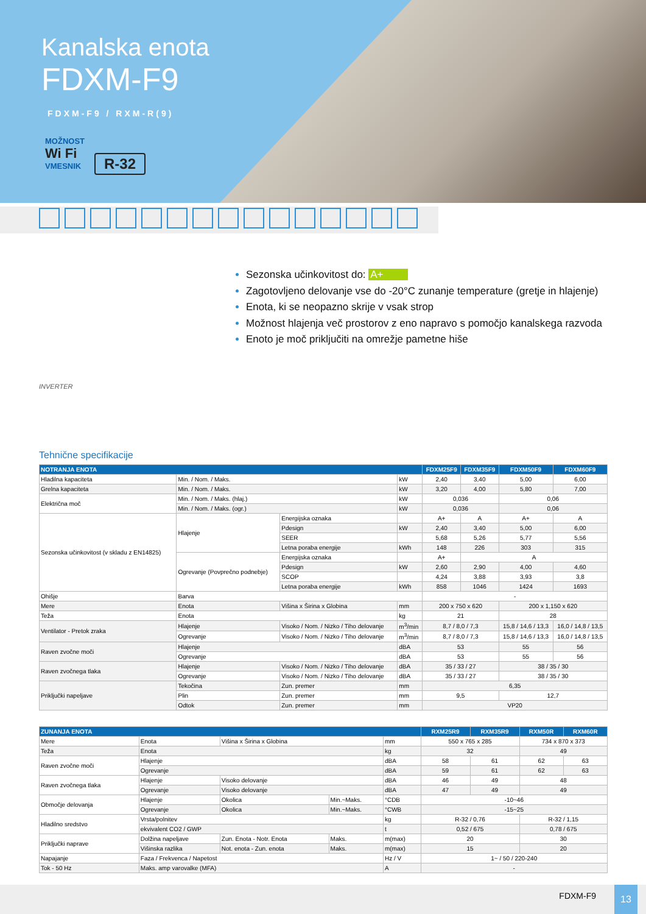Kanalska enota
FDXM-F9
FDXM-F9 / RXM-R(9)
MOŽNOST
Wi Fi
VMESNIK
R-32
INVERTER
Sezonska učinkovitost do: A+
Zagotovljeno delovanje vse do -20°C zunanje temperature (gretje in hlajenje)
Enota, ki se neopazno skrije v vsak strop
Možnost hlajenja več prostorov z eno napravo s pomočjo kanalskega razvoda
Enoto je moč priključiti na omrežje pametne hiše
Tehnične specifikacije
| NOTRANJA ENOTA | | | | FDXM25F9 | FDXM35F9 | FDXM50F9 | FDXM60F9 |
| --- | --- | --- | --- | --- | --- | --- | --- |
| Hladilna kapaciteta | Min. / Nom. / Maks. | | kW | 2,40 | 3,40 | 5,00 | 6,00 |
| Grelna kapaciteta | Min. / Nom. / Maks. | | kW | 3,20 | 4,00 | 5,80 | 7,00 |
| Električna moč | Min. / Nom. / Maks. (hlaj.) | | kW | 0,036 | | 0,06 | |
| | Min. / Nom. / Maks. (ogr.) | | kW | 0,036 | | 0,06 | |
| Sezonska učinkovitost (v skladu z EN14825) | Hlajenje | Energijska oznaka | | A+ | A | A+ | A |
| | | Pdesign | kW | 2,40 | 3,40 | 5,00 | 6,00 |
| | | SEER | | 5,68 | 5,26 | 5,77 | 5,56 |
| | | Letna poraba energije | kWh | 148 | 226 | 303 | 315 |
| | Ogrevanje (Povprečno podnebje) | Energijska oznaka | | A+ | A | | |
| | | Pdesign | kW | 2,60 | 2,90 | 4,00 | 4,60 |
| | | SCOP | | 4,24 | 3,88 | 3,93 | 3,8 |
| | | Letna poraba energije | kWh | 858 | 1046 | 1424 | 1693 |
| Ohišje | Barva | | | - | | | |
| Mere | Enota | Višina x Širina x Globina | mm | 200 x 750 x 620 | | 200 x 1,150 x 620 | |
| Teža | Enota | | kg | 21 | | 28 | |
| Ventilator - Pretok zraka | Hlajenje | Visoko / Nom. / Nizko / Tiho delovanje | m<sup>3</sup>/min | 8,7 / 8,0 / 7,3 | | 15,8 / 14,6 / 13,3 | 16,0 / 14,8 / 13,5 |
| | Ogrevanje | Visoko / Nom. / Nizko / Tiho delovanje | m<sup>3</sup>/min | 8,7 / 8,0 / 7,3 | | 15,8 / 14,6 / 13,3 | 16,0 / 14,8 / 13,5 |
| Raven zvočne moči | Hlajenje | | dBA | 53 | | 55 | 56 |
| | Ogrevanje | | dBA | 53 | | 55 | 56 |
| Raven zvočnega tlaka | Hlajenje | Visoko / Nom. / Nizko / Tiho delovanje | dBA | 35 / 33 / 27 | | 38 / 35 / 30 | |
| | Ogrevanje | Visoko / Nom. / Nizko / Tiho delovanje | dBA | 35 / 33 / 27 | | 38 / 35 / 30 | |
| Priključki napeljave | Tekočina | Zun. premer | mm | 6,35 | | | |
| | Plin | Zun. premer | mm | 9,5 | | 12,7 | |
| | Odtok | Zun. premer | mm | VP20 | | | |
| ZUNANJA ENOTA | | | | | RXM25R9 | RXM35R9 | RXM50R | RXM60R |
| --- | --- | --- | --- | --- | --- | --- | --- | --- |
| Mere | Enota | Višina x Širina x Globina | | mm | 550 x 765 x 285 | | 734 x 870 x 373 | |
| Teža | Enota | | | kg | 32 | | 49 | |
| Raven zvočne moči | Hlajenje | | | dBA | 58 | 61 | 62 | 63 |
| | Ogrevanje | | | dBA | 59 | 61 | 62 | 63 |
| Raven zvočnega tlaka | Hlajenje | Visoko delovanje | | dBA | 46 | 49 | 48 | |
| | Ogrevanje | Visoko delovanje | | dBA | 47 | 49 | 49 | |
| Območje delovanja | Hlajenje | Okolica | Min.~Maks. | °CDB | -10~46 | | | |
| | Ogrevanje | Okolica | Min.~Maks. | °CWB | -15~25 | | | |
| Hladilno sredstvo | Vrsta/polnitev | | | kg | R-32 / 0,76 | | R-32 / 1,15 | |
| | ekvivalent CO2 / GWP | | | t | 0,52 / 675 | | 0,78 / 675 | |
| Priključki naprave | Dolžina napeljave | Zun. Enota - Notr. Enota | Maks. | m(max) | 20 | | 30 | |
| | Višinska razlika | Not. enota - Zun. enota | Maks. | m(max) | 15 | | 20 | |
| Napajanje | Faza / Frekvenca / Napetost | | | Hz / V | 1~ / 50 / 220-240 | | | |
| Tok - 50 Hz | Maks. amp varovalke (MFA) | | | A | - | | | |
FDXM-F9
13